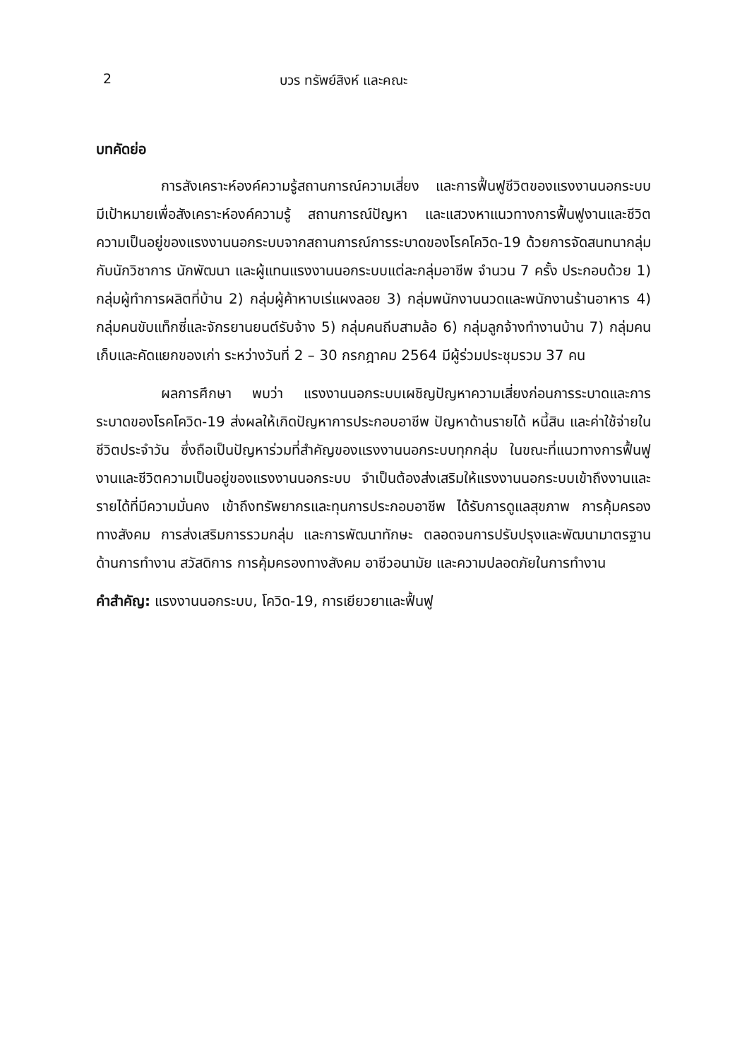2 บวร ทรัพย์สิงห์ และคณะ
บทคัดย่อ
การสังเคราะห์องค์ความรู้สถานการณ์ความเสี่ยง และการฟื้นฟูชีวิตของแรงงานนอกระบบ มีเป้าหมายเพื่อสังเคราะห์องค์ความรู้ สถานการณ์ปัญหา และแสวงหาแนวทางการฟื้นฟูงานและชีวิตความเป็นอยู่ของแรงงานนอกระบบจากสถานการณ์การระบาดของโรคโควิด-19 ด้วยการจัดสนทนากลุ่มกับนักวิชาการ นักพัฒนา และผู้แทนแรงงานนอกระบบแต่ละกลุ่มอาชีพ จำนวน 7 ครั้ง ประกอบด้วย 1) กลุ่มผู้ทำการผลิตที่บ้าน 2) กลุ่มผู้ค้าหาบเร่แผงลอย 3) กลุ่มพนักงานนวดและพนักงานร้านอาหาร 4) กลุ่มคนขับแท็กซี่และจักรยานยนต์รับจ้าง 5) กลุ่มคนถีบสามล้อ 6) กลุ่มลูกจ้างทำงานบ้าน 7) กลุ่มคนเก็บและคัดแยกของเก่า ระหว่างวันที่ 2 – 30 กรกฎาคม 2564 มีผู้ร่วมประชุมรวม 37 คน
ผลการศึกษา พบว่า แรงงานนอกระบบเผชิญปัญหาความเสี่ยงก่อนการระบาดและการระบาดของโรคโควิด-19 ส่งผลให้เกิดปัญหาการประกอบอาชีพ ปัญหาด้านรายได้ หนี้สิน และค่าใช้จ่ายในชีวิตประจำวัน ซึ่งถือเป็นปัญหาร่วมที่สำคัญของแรงงานนอกระบบทุกกลุ่ม ในขณะที่แนวทางการฟื้นฟูงานและชีวิตความเป็นอยู่ของแรงงานนอกระบบ จำเป็นต้องส่งเสริมให้แรงงานนอกระบบเข้าถึงงานและรายได้ที่มีความมั่นคง เข้าถึงทรัพยากรและทุนการประกอบอาชีพ ได้รับการดูแลสุขภาพ การคุ้มครองทางสังคม การส่งเสริมการรวมกลุ่ม และการพัฒนาทักษะ ตลอดจนการปรับปรุงและพัฒนามาตรฐานด้านการทำงาน สวัสดิการ การคุ้มครองทางสังคม อาชีวอนามัย และความปลอดภัยในการทำงาน
คำสำคัญ: แรงงานนอกระบบ, โควิด-19, การเยียวยาและฟื้นฟู